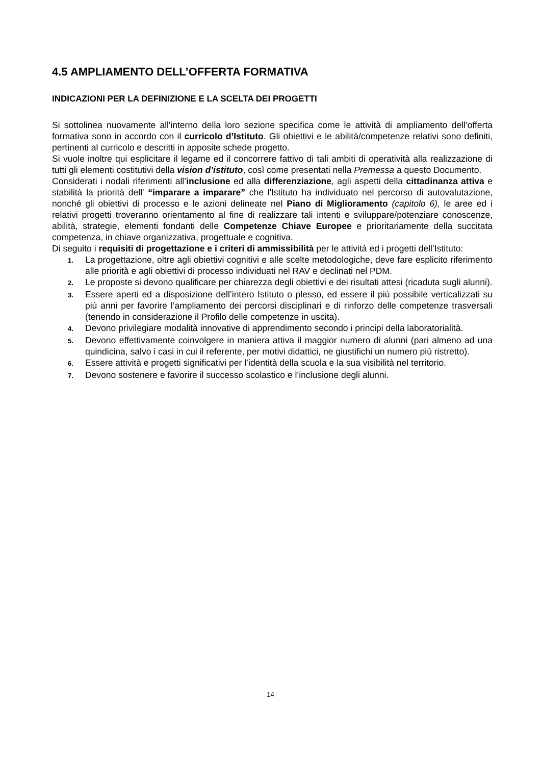4.5 AMPLIAMENTO DELL’OFFERTA FORMATIVA
INDICAZIONI PER LA DEFINIZIONE E LA SCELTA DEI PROGETTI
Si sottolinea nuovamente all'interno della loro sezione specifica come le attività di ampliamento dell’offerta formativa sono in accordo con il curricolo d’Istituto. Gli obiettivi e le abilità/competenze relativi sono definiti, pertinenti al curricolo e descritti in apposite schede progetto.
Si vuole inoltre qui esplicitare il legame ed il concorrere fattivo di tali ambiti di operatività alla realizzazione di tutti gli elementi costitutivi della vision d’istituto, così come presentati nella Premessa a questo Documento.
Considerati i nodali riferimenti all’inclusione ed alla differenziazione, agli aspetti della cittadinanza attiva e stabilità la priorità dell' “imparare a imparare” che l'Istituto ha individuato nel percorso di autovalutazione, nonché gli obiettivi di processo e le azioni delineate nel Piano di Miglioramento (capitolo 6), le aree ed i relativi progetti troveranno orientamento al fine di realizzare tali intenti e sviluppare/potenziare conoscenze, abilità, strategie, elementi fondanti delle Competenze Chiave Europee e prioritariamente della succitata competenza, in chiave organizzativa, progettuale e cognitiva.
Di seguito i requisiti di progettazione e i criteri di ammissibilità per le attività ed i progetti dell’Istituto:
1. La progettazione, oltre agli obiettivi cognitivi e alle scelte metodologiche, deve fare esplicito riferimento alle priorità e agli obiettivi di processo individuati nel RAV e declinati nel PDM.
2. Le proposte si devono qualificare per chiarezza degli obiettivi e dei risultati attesi (ricaduta sugli alunni).
3. Essere aperti ed a disposizione dell’intero Istituto o plesso, ed essere il più possibile verticalizzati su più anni per favorire l’ampliamento dei percorsi disciplinari e di rinforzo delle competenze trasversali (tenendo in considerazione il Profilo delle competenze in uscita).
4. Devono privilegiare modalità innovative di apprendimento secondo i principi della laboratorialità.
5. Devono effettivamente coinvolgere in maniera attiva il maggior numero di alunni (pari almeno ad una quindicina, salvo i casi in cui il referente, per motivi didattici, ne giustifichi un numero più ristretto).
6. Essere attività e progetti significativi per l’identità della scuola e la sua visibilità nel territorio.
7. Devono sostenere e favorire il successo scolastico e l’inclusione degli alunni.
14